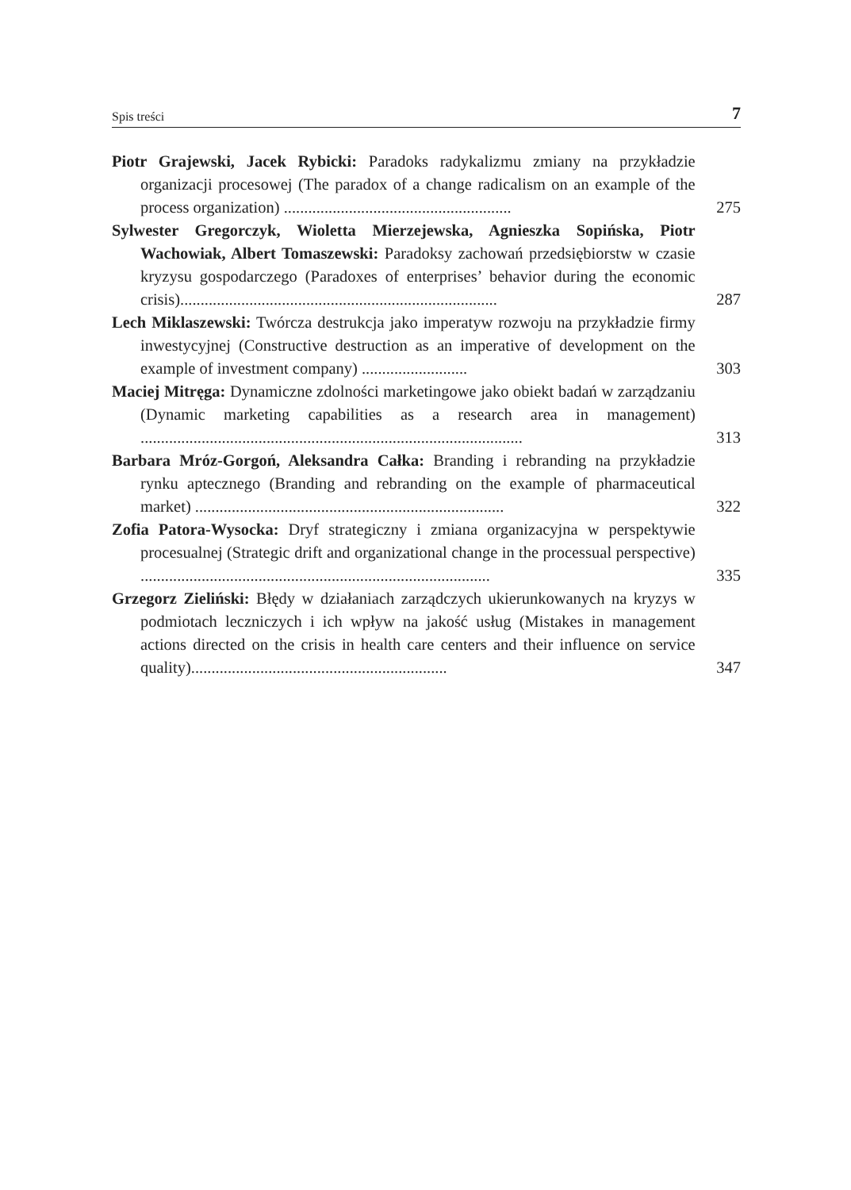Spis treści 7
Piotr Grajewski, Jacek Rybicki: Paradoks radykalizmu zmiany na przykładzie organizacji procesowej (The paradox of a change radicalism on an example of the process organization) ........................................................
275
Sylwester Gregorczyk, Wioletta Mierzejewska, Agnieszka Sopińska, Piotr Wachowiak, Albert Tomaszewski: Paradoksy zachowań przedsiębiorstw w czasie kryzysu gospodarczego (Paradoxes of enterprises’ behavior during the economic crisis)..............................................................................
287
Lech Miklaszewski: Twórcza destrukcja jako imperatyw rozwoju na przykładzie firmy inwestycyjnej (Constructive destruction as an imperative of development on the example of investment company) ..........................
303
Maciej Mitręga: Dynamiczne zdolności marketingowe jako obiekt badań w zarządzaniu (Dynamic marketing capabilities as a research area in management) ..............................................................................................
313
Barbara Mróz-Gorgoń, Aleksandra Całka: Branding i rebranding na przykładzie rynku aptecznego (Branding and rebranding on the example of pharmaceutical market) ............................................................................
322
Zofia Patora-Wysocka: Dryf strategiczny i zmiana organizacyjna w perspektywie procesualnej (Strategic drift and organizational change in the processual perspective) ......................................................................................
335
Grzegorz Zieliński: Błędy w działaniach zarządczych ukierunkowanych na kryzys w podmiotach leczniczych i ich wpływ na jakość usług (Mistakes in management actions directed on the crisis in health care centers and their influence on service quality)...............................................................
347